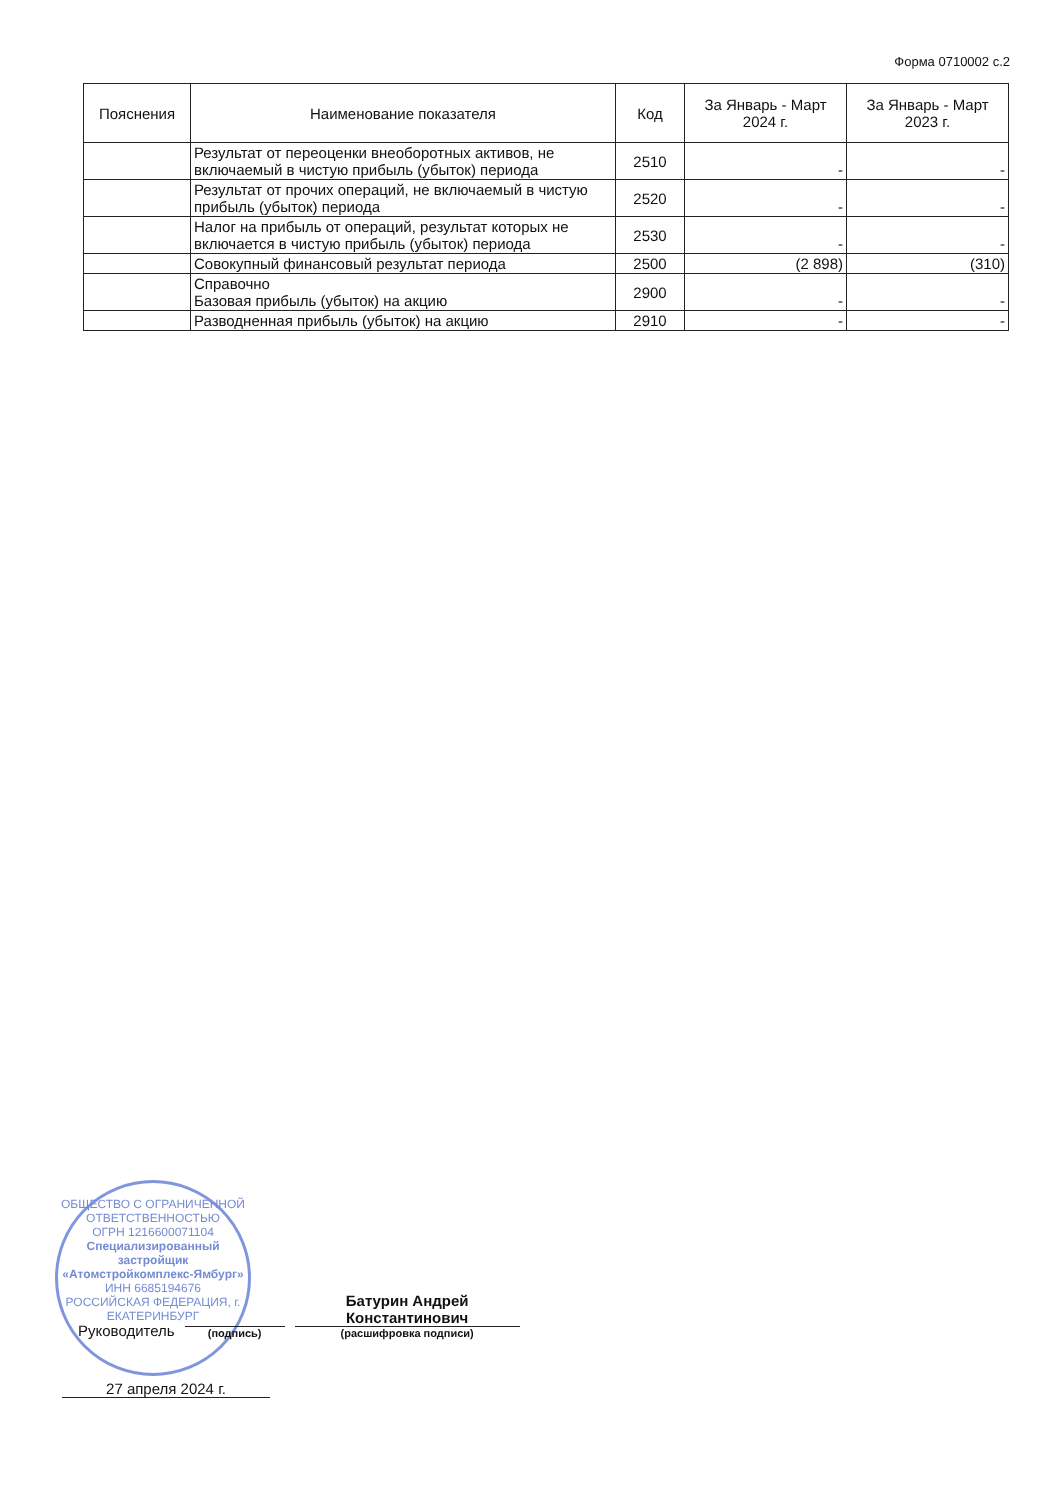Форма 0710002 с.2
| Пояснения | Наименование показателя | Код | За Январь - Март 2024 г. | За Январь - Март 2023 г. |
| --- | --- | --- | --- | --- |
| | Результат от переоценки внеоборотных активов, не включаемый в чистую прибыль (убыток) периода | 2510 | - | - |
| | Результат от прочих операций, не включаемый в чистую прибыль (убыток) периода | 2520 | - | - |
| | Налог на прибыль от операций, результат которых не включается в чистую прибыль (убыток) периода | 2530 | - | - |
| | Совокупный финансовый результат периода | 2500 | (2 898) | (310) |
| | Справочно Базовая прибыль (убыток) на акцию | 2900 | - | - |
| | Разводненная прибыль (убыток) на акцию | 2910 | - | - |
ОБЩЕСТВО С ОГРАНИЧЕННОЙ ОТВЕТСТВЕННОСТЬЮ
ОГРН 1216600071104
Специализированный застройщик «Атомстройкомплекс-Ямбург»
ИНН 6685194676
РОССИЙСКАЯ ФЕДЕРАЦИЯ, г. ЕКАТЕРИНБУРГ
Руководитель
(подпись)
Батурин Андрей
Константинович
(расшифровка подписи)
27 апреля 2024 г.